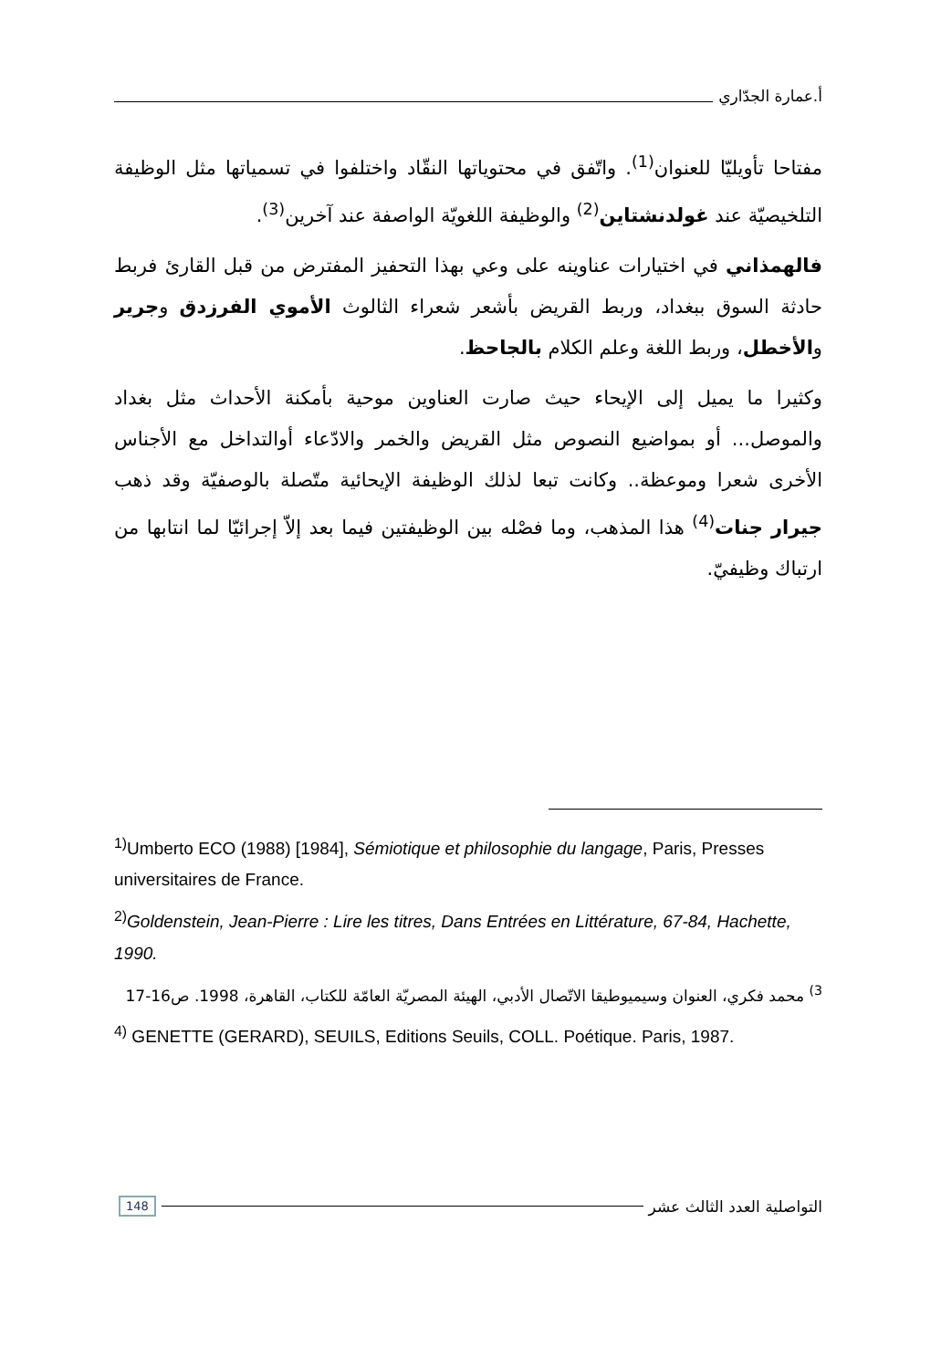أ.عمارة الجدّاري
مفتاحا تأويليّا للعنوان<sup>(1)</sup>. واتّفق في محتوياتها النقّاد واختلفوا في تسمياتها مثل الوظيفة التلخيصيّة عند غولدنشتاين<sup>(2)</sup> والوظيفة اللغويّة الواصفة عند آخرين<sup>(3)</sup>.
فالهمذاني في اختيارات عناوينه على وعي بهذا التحفيز المفترض من قبل القارئ فربط حادثة السوق ببغداد، وربط القريض بأشعر شعراء الثالوث الأموي الفرزدق وجرير والأخطل، وربط اللغة وعلم الكلام بالجاحظ.
وكثيرا ما يميل إلى الإيحاء حيث صارت العناوين موحية بأمكنة الأحداث مثل بغداد والموصل... أو بمواضيع النصوص مثل القريض والخمر والادّعاء أوالتداخل مع الأجناس الأخرى شعرا وموعظة.. وكانت تبعا لذلك الوظيفة الإيحائية متّصلة بالوصفيّة وقد ذهب جيرار جنات<sup>(4)</sup> هذا المذهب، وما فصْله بين الوظيفتين فيما بعد إلاّ إجرائيّا لما انتابها من ارتباك وظيفيّ.
<sup>1)</sup> Umberto ECO (1988) [1984], Sémiotique et philosophie du langage, Paris, Presses universitaires de France.
<sup>2)</sup> Goldenstein, Jean-Pierre : Lire les titres, Dans Entrées en Littérature, 67-84, Hachette, 1990.
<sup>3)</sup> محمد فكري، العنوان وسيميوطيقا الاتّصال الأدبي، الهيئة المصريّة العامّة للكتاب، القاهرة، 1998. ص16-17
<sup>4)</sup> GENETTE (GERARD), SEUILS, Editions Seuils, COLL. Poétique. Paris, 1987.
التواصلية العدد الثالث عشر 148